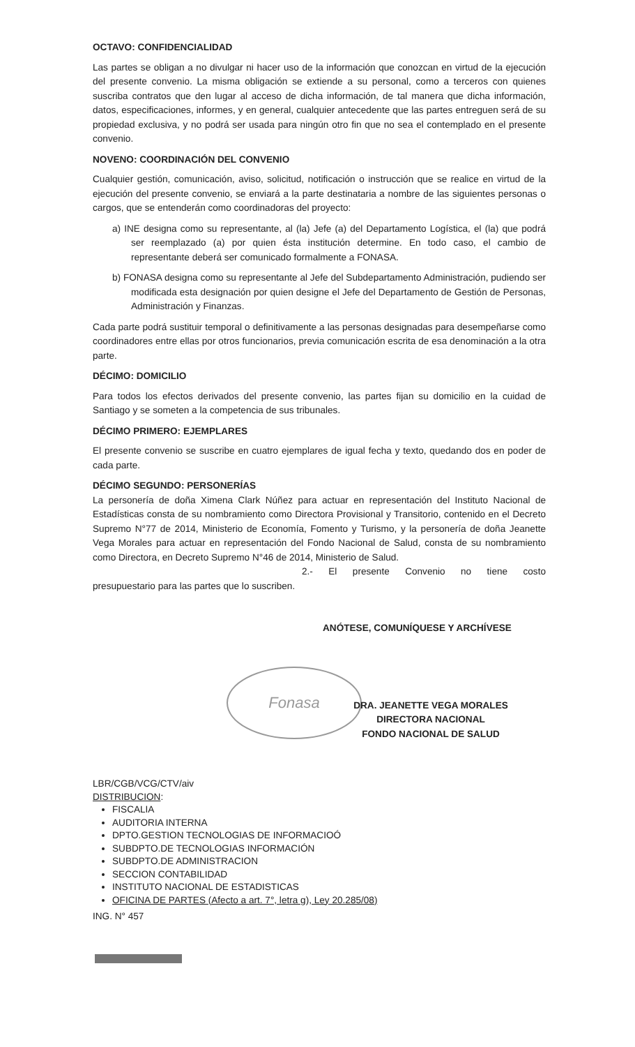Fonasa
OCTAVO: CONFIDENCIALIDAD
Las partes se obligan a no divulgar ni hacer uso de la información que conozcan en virtud de la ejecución del presente convenio. La misma obligación se extiende a su personal, como a terceros con quienes suscriba contratos que den lugar al acceso de dicha información, de tal manera que dicha información, datos, especificaciones, informes, y en general, cualquier antecedente que las partes entreguen será de su propiedad exclusiva, y no podrá ser usada para ningún otro fin que no sea el contemplado en el presente convenio.
NOVENO: COORDINACIÓN DEL CONVENIO
Cualquier gestión, comunicación, aviso, solicitud, notificación o instrucción que se realice en virtud de la ejecución del presente convenio, se enviará a la parte destinataria a nombre de las siguientes personas o cargos, que se entenderán como coordinadoras del proyecto:
a) INE designa como su representante, al (la) Jefe (a) del Departamento Logística, el (la) que podrá ser reemplazado (a) por quien ésta institución determine. En todo caso, el cambio de representante deberá ser comunicado formalmente a FONASA.
b) FONASA designa como su representante al Jefe del Subdepartamento Administración, pudiendo ser modificada esta designación por quien designe el Jefe del Departamento de Gestión de Personas, Administración y Finanzas.
Cada parte podrá sustituir temporal o definitivamente a las personas designadas para desempeñarse como coordinadores entre ellas por otros funcionarios, previa comunicación escrita de esa denominación a la otra parte.
DÉCIMO: DOMICILIO
Para todos los efectos derivados del presente convenio, las partes fijan su domicilio en la cuidad de Santiago y se someten a la competencia de sus tribunales.
DÉCIMO PRIMERO: EJEMPLARES
El presente convenio se suscribe en cuatro ejemplares de igual fecha y texto, quedando dos en poder de cada parte.
DÉCIMO SEGUNDO: PERSONERÍAS
La personería de doña Ximena Clark Núñez para actuar en representación del Instituto Nacional de Estadísticas consta de su nombramiento como Directora Provisional y Transitorio, contenido en el Decreto Supremo N°77 de 2014, Ministerio de Economía, Fomento y Turismo, y la personería de doña Jeanette Vega Morales para actuar en representación del Fondo Nacional de Salud, consta de su nombramiento como Directora, en Decreto Supremo N°46 de 2014, Ministerio de Salud.
2.- El presente Convenio no tiene costo
presupuestario para las partes que lo suscriben.
ANÓTESE, COMUNÍQUESE Y ARCHÍVESE
DRA. JEANETTE VEGA MORALES
DIRECTORA NACIONAL
FONDO NACIONAL DE SALUD
LBR/CGB/VCG/CTV/aiv
DISTRIBUCION:
FISCALIA
AUDITORIA INTERNA
DPTO.GESTION TECNOLOGIAS DE INFORMACIOÓ
SUBDPTO.DE TECNOLOGIAS INFORMACIÓN
SUBDPTO.DE ADMINISTRACION
SECCION CONTABILIDAD
INSTITUTO NACIONAL DE ESTADISTICAS
OFICINA DE PARTES (Afecto a art. 7°, letra g), Ley 20.285/08)
ING. N° 457